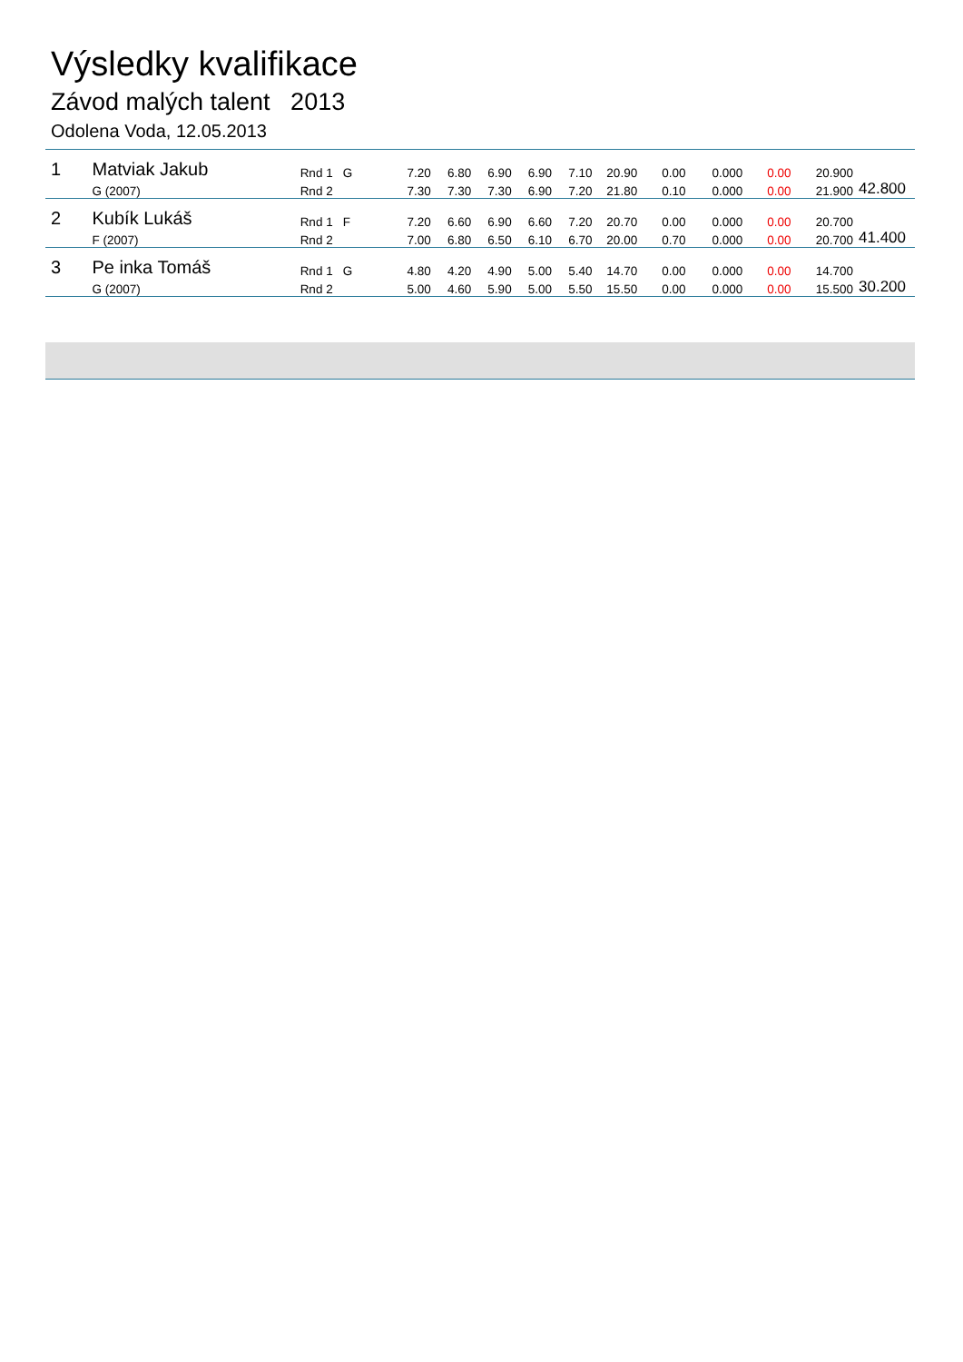Výsledky kvalifikace
Závod malých talent 2013
Odolena Voda, 12.05.2013
| 1 | Matviak Jakub | Rnd 1 | G | 7.20 | 6.80 | 6.90 | 6.90 | 7.10 | 20.90 | 0.00 | 0.000 | 0.00 | 20.900 | |
| | G (2007) | Rnd 2 | | 7.30 | 7.30 | 7.30 | 6.90 | 7.20 | 21.80 | 0.10 | 0.000 | 0.00 | 21.900 | 42.800 |
| 2 | Kubík Lukáš | Rnd 1 | F | 7.20 | 6.60 | 6.90 | 6.60 | 7.20 | 20.70 | 0.00 | 0.000 | 0.00 | 20.700 | |
| | F (2007) | Rnd 2 | | 7.00 | 6.80 | 6.50 | 6.10 | 6.70 | 20.00 | 0.70 | 0.000 | 0.00 | 20.700 | 41.400 |
| 3 | Pe inka Tomáš | Rnd 1 | G | 4.80 | 4.20 | 4.90 | 5.00 | 5.40 | 14.70 | 0.00 | 0.000 | 0.00 | 14.700 | |
| | G (2007) | Rnd 2 | | 5.00 | 4.60 | 5.90 | 5.00 | 5.50 | 15.50 | 0.00 | 0.000 | 0.00 | 15.500 | 30.200 |